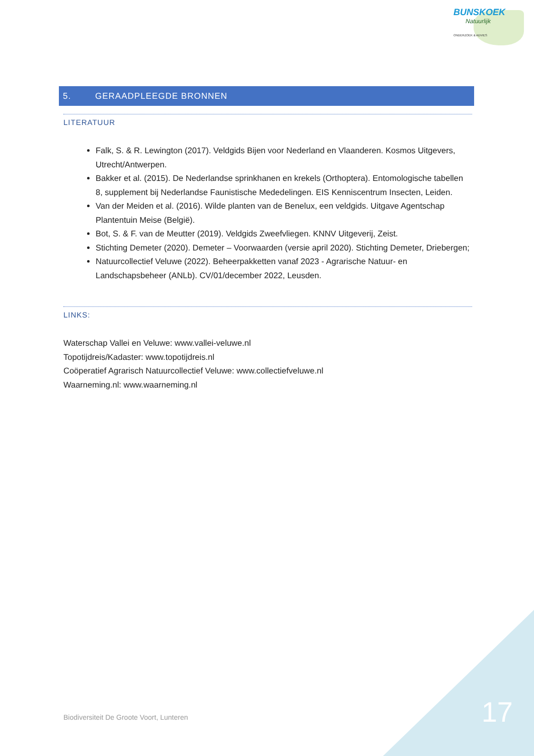BUNSKOEK
Natuurlijk
ONDERZOEK & ADVIES
5. GERAADPLEEGDE BRONNEN
LITERATUUR
Falk, S. & R. Lewington (2017). Veldgids Bijen voor Nederland en Vlaanderen. Kosmos Uitgevers, Utrecht/Antwerpen.
Bakker et al. (2015). De Nederlandse sprinkhanen en krekels (Orthoptera). Entomologische tabellen 8, supplement bij Nederlandse Faunistische Mededelingen. EIS Kenniscentrum Insecten, Leiden.
Van der Meiden et al. (2016). Wilde planten van de Benelux, een veldgids. Uitgave Agentschap Plantentuin Meise (België).
Bot, S. & F. van de Meutter (2019). Veldgids Zweefvliegen. KNNV Uitgeverij, Zeist.
Stichting Demeter (2020). Demeter – Voorwaarden (versie april 2020). Stichting Demeter, Driebergen;
Natuurcollectief Veluwe (2022). Beheerpakketten vanaf 2023 - Agrarische Natuur- en Landschapsbeheer (ANLb). CV/01/december 2022, Leusden.
LINKS:
Waterschap Vallei en Veluwe: www.vallei-veluwe.nl
Topotijdreis/Kadaster: www.topotijdreis.nl
Coöperatief Agrarisch Natuurcollectief Veluwe: www.collectiefveluwe.nl
Waarneming.nl: www.waarneming.nl
Biodiversiteit De Groote Voort, Lunteren
17